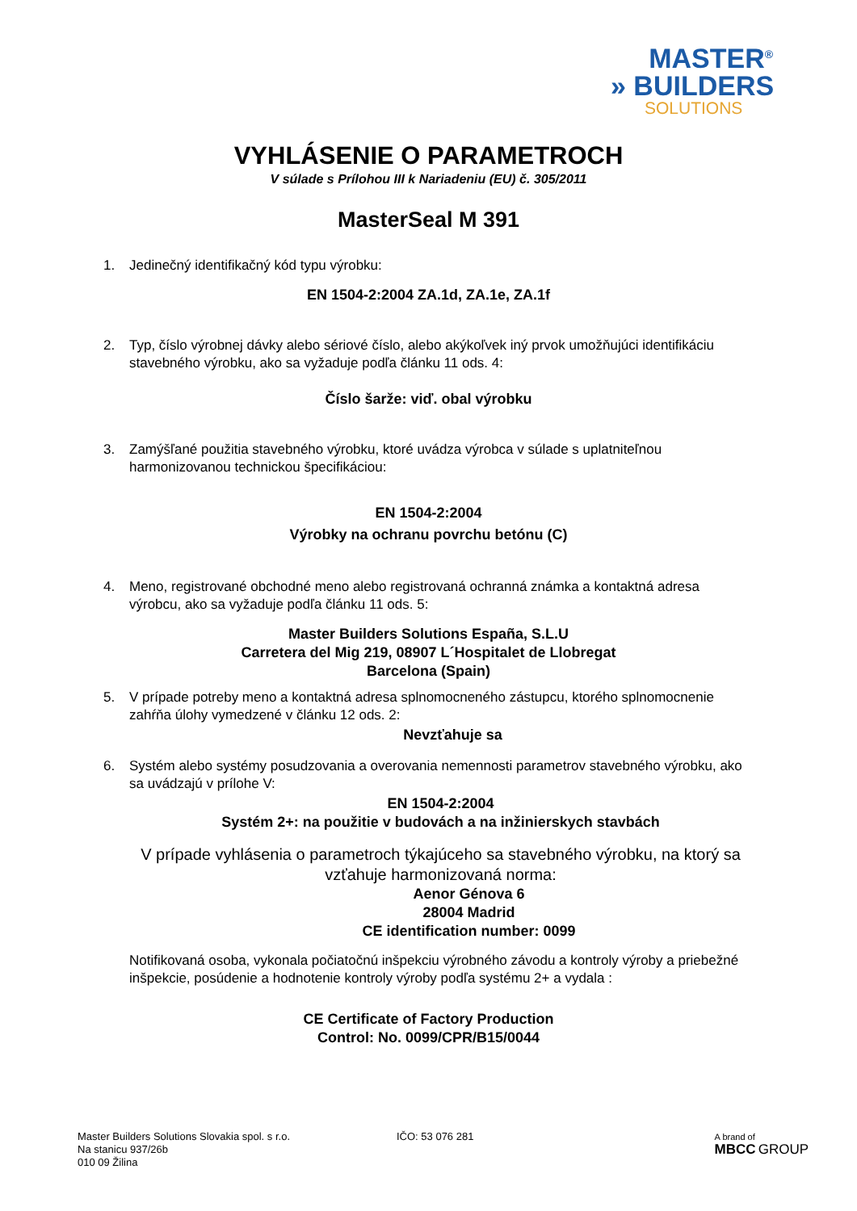MASTER<sup>®</sup>
» BUILDERS
SOLUTIONS
VYHLÁSENIE O PARAMETROCH
V súlade s Prílohou III k Nariadeniu (EU) č. 305/2011
MasterSeal M 391
1. Jedinečný identifikačný kód typu výrobku:
EN 1504-2:2004 ZA.1d, ZA.1e, ZA.1f
2. Typ, číslo výrobnej dávky alebo sériové číslo, alebo akýkoľvek iný prvok umožňujúci identifikáciu stavebného výrobku, ako sa vyžaduje podľa článku 11 ods. 4:
Číslo šarže: viď. obal výrobku
3. Zamýšľané použitia stavebného výrobku, ktoré uvádza výrobca v súlade s uplatniteľnou harmonizovanou technickou špecifikáciou:
EN 1504-2:2004
Výrobky na ochranu povrchu betónu (C)
4. Meno, registrované obchodné meno alebo registrovaná ochranná známka a kontaktná adresa výrobcu, ako sa vyžaduje podľa článku 11 ods. 5:
Master Builders Solutions España, S.L.U
Carretera del Mig 219, 08907 L´Hospitalet de Llobregat
Barcelona (Spain)
5. V prípade potreby meno a kontaktná adresa splnomocneného zástupcu, ktorého splnomocnenie zahŕňa úlohy vymedzené v článku 12 ods. 2:
Nevzťahuje sa
6. Systém alebo systémy posudzovania a overovania nemennosti parametrov stavebného výrobku, ako sa uvádzajú v prílohe V:
EN 1504-2:2004
Systém 2+: na použitie v budovách a na inžinierskych stavbách
V prípade vyhlásenia o parametroch týkajúceho sa stavebného výrobku, na ktorý sa vzťahuje harmonizovaná norma:
Aenor Génova 6
28004 Madrid
CE identification number: 0099
Notifikovaná osoba, vykonala počiatočnú inšpekciu výrobného závodu a kontroly výroby a priebežné inšpekcie, posúdenie a hodnotenie kontroly výroby podľa systému 2+ a vydala :
CE Certificate of Factory Production
Control: No. 0099/CPR/B15/0044
Master Builders Solutions Slovakia spol. s r.o.
Na stanicu 937/26b
010 09 Žilina
IČO: 53 076 281
A brand of
MBCC GROUP